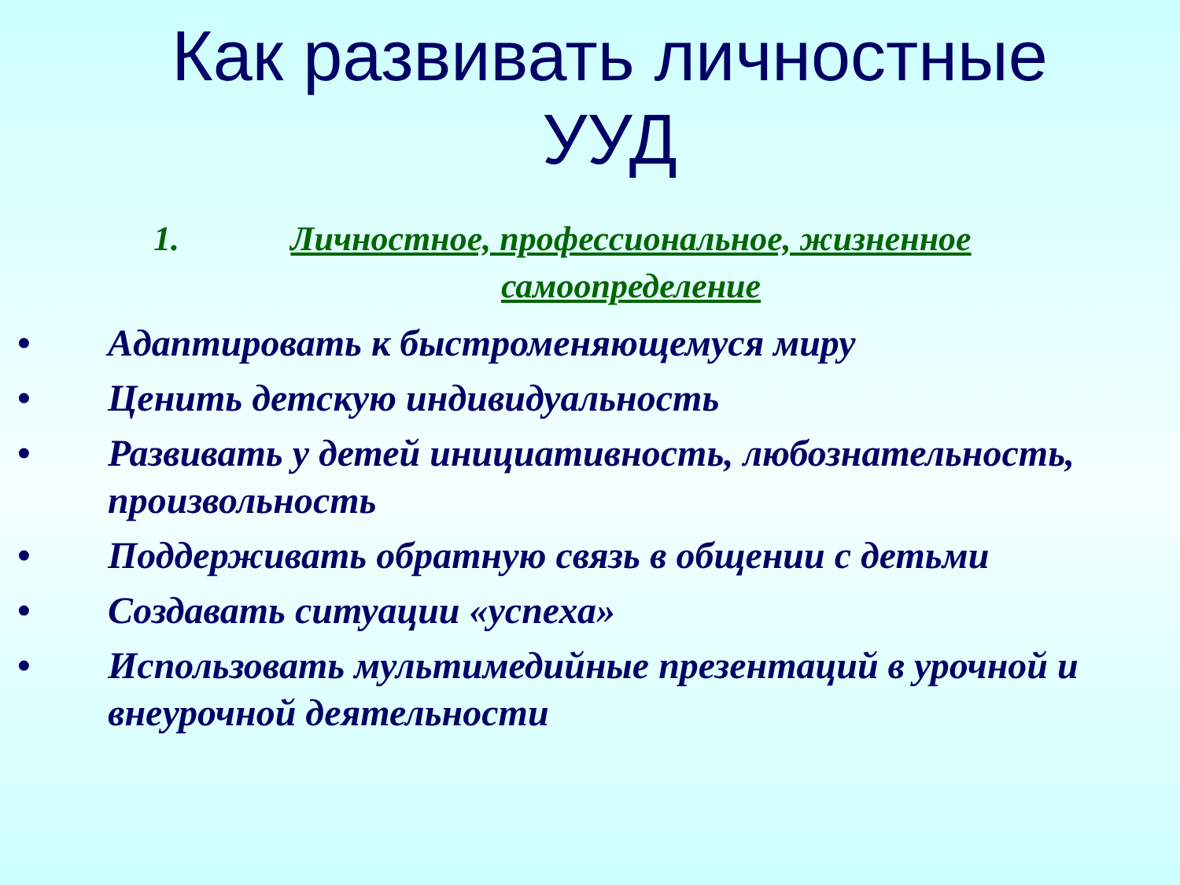Как развивать личностные
УУД
1. Личностное, профессиональное, жизненное самоопределение
• Адаптировать к быстроменяющемуся миру
• Ценить детскую индивидуальность
• Развивать у детей инициативность, любознательность, произвольность
• Поддерживать обратную связь в общении с детьми
• Создавать ситуации «успеха»
• Использовать мультимедийные презентаций в урочной и внеурочной деятельности